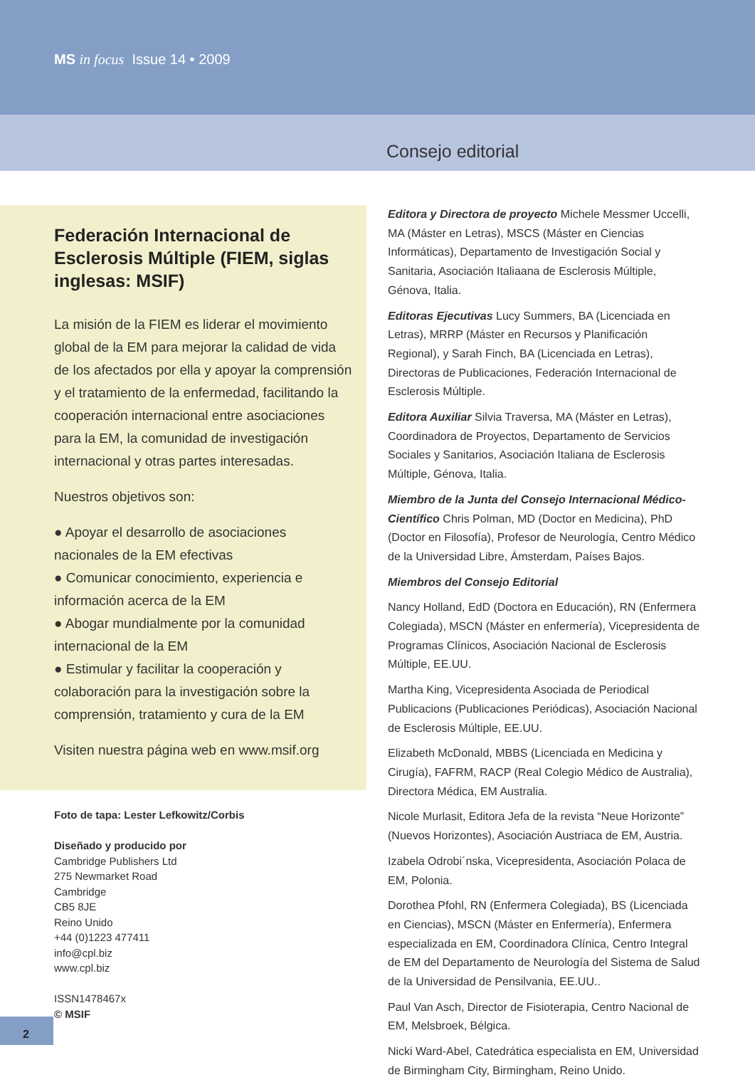MS in focus Issue 14 • 2009
Consejo editorial
Federación Internacional de Esclerosis Múltiple (FIEM, siglas inglesas: MSIF)
La misión de la FIEM es liderar el movimiento global de la EM para mejorar la calidad de vida de los afectados por ella y apoyar la comprensión y el tratamiento de la enfermedad, facilitando la cooperación internacional entre asociaciones para la EM, la comunidad de investigación internacional y otras partes interesadas.
Nuestros objetivos son:
● Apoyar el desarrollo de asociaciones nacionales de la EM efectivas
● Comunicar conocimiento, experiencia e información acerca de la EM
● Abogar mundialmente por la comunidad internacional de la EM
● Estimular y facilitar la cooperación y colaboración para la investigación sobre la comprensión, tratamiento y cura de la EM
Visiten nuestra página web en www.msif.org
Foto de tapa: Lester Lefkowitz/Corbis
Diseñado y producido por
Cambridge Publishers Ltd
275 Newmarket Road
Cambridge
CB5 8JE
Reino Unido
+44 (0)1223 477411
info@cpl.biz
www.cpl.biz
ISSN1478467x
© MSIF
Editora y Directora de proyecto Michele Messmer Uccelli, MA (Máster en Letras), MSCS (Máster en Ciencias Informáticas), Departamento de Investigación Social y Sanitaria, Asociación Italiaana de Esclerosis Múltiple, Génova, Italia.
Editoras Ejecutivas Lucy Summers, BA (Licenciada en Letras), MRRP (Máster en Recursos y Planificación Regional), y Sarah Finch, BA (Licenciada en Letras), Directoras de Publicaciones, Federación Internacional de Esclerosis Múltiple.
Editora Auxiliar Silvia Traversa, MA (Máster en Letras), Coordinadora de Proyectos, Departamento de Servicios Sociales y Sanitarios, Asociación Italiana de Esclerosis Múltiple, Génova, Italia.
Miembro de la Junta del Consejo Internacional Médico-Científico Chris Polman, MD (Doctor en Medicina), PhD (Doctor en Filosofía), Profesor de Neurología, Centro Médico de la Universidad Libre, Ámsterdam, Países Bajos.
Miembros del Consejo Editorial
Nancy Holland, EdD (Doctora en Educación), RN (Enfermera Colegiada), MSCN (Máster en enfermería), Vicepresidenta de Programas Clínicos, Asociación Nacional de Esclerosis Múltiple, EE.UU.
Martha King, Vicepresidenta Asociada de Periodical Publicacions (Publicaciones Periódicas), Asociación Nacional de Esclerosis Múltiple, EE.UU.
Elizabeth McDonald, MBBS (Licenciada en Medicina y Cirugía), FAFRM, RACP (Real Colegio Médico de Australia), Directora Médica, EM Australia.
Nicole Murlasit, Editora Jefa de la revista “Neue Horizonte” (Nuevos Horizontes), Asociación Austriaca de EM, Austria.
Izabela Odrobi´nska, Vicepresidenta, Asociación Polaca de EM, Polonia.
Dorothea Pfohl, RN (Enfermera Colegiada), BS (Licenciada en Ciencias), MSCN (Máster en Enfermería), Enfermera especializada en EM, Coordinadora Clínica, Centro Integral de EM del Departamento de Neurología del Sistema de Salud de la Universidad de Pensilvania, EE.UU..
Paul Van Asch, Director de Fisioterapia, Centro Nacional de EM, Melsbroek, Bélgica.
Nicki Ward-Abel, Catedrática especialista en EM, Universidad de Birmingham City, Birmingham, Reino Unido.
2